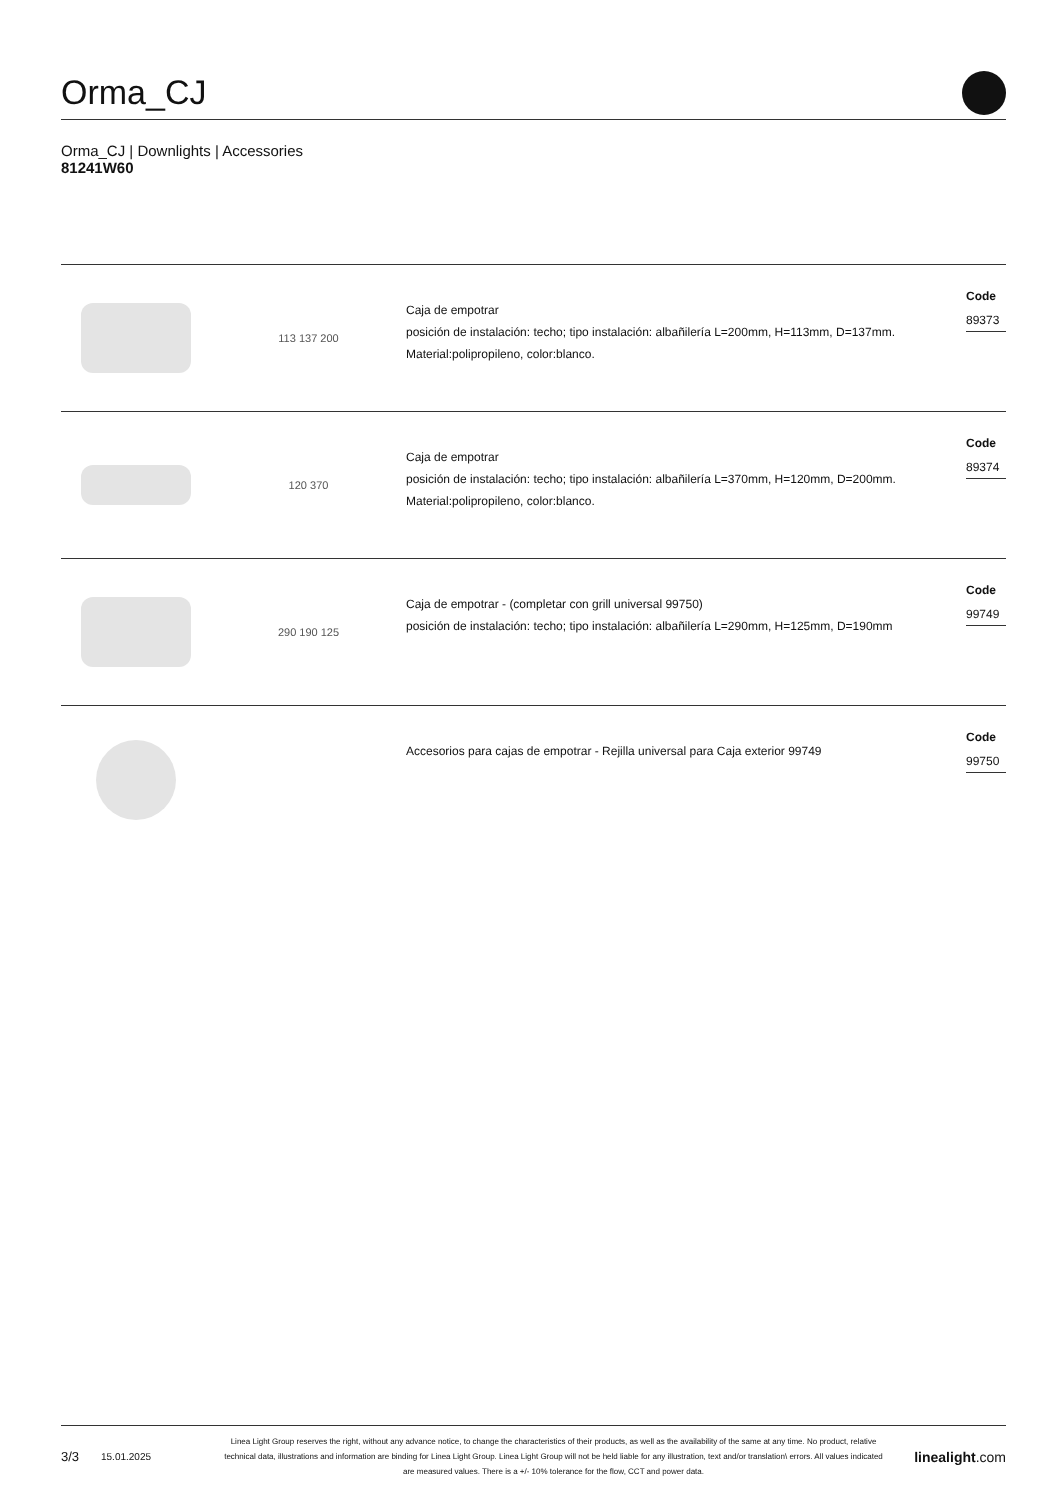Orma_CJ
Orma_CJ | Downlights | Accessories
81241W60
113 137 200
Caja de empotrar
posición de instalación: techo; tipo instalación: albañilería L=200mm, H=113mm, D=137mm.
Material:polipropileno, color:blanco.
Code
89373
120 370
Caja de empotrar
posición de instalación: techo; tipo instalación: albañilería L=370mm, H=120mm, D=200mm.
Material:polipropileno, color:blanco.
Code
89374
290 190 125
Caja de empotrar - (completar con grill universal 99750)
posición de instalación: techo; tipo instalación: albañilería L=290mm, H=125mm, D=190mm
Code
99749
Accesorios para cajas de empotrar - Rejilla universal para Caja exterior 99749
Code
99750
3/3 15.01.2025 Linea Light Group reserves the right, without any advance notice, to change the characteristics of their products, as well as the availability of the same at any time. No product, relative technical data, illustrations and information are binding for Linea Light Group. Linea Light Group will not be held liable for any illustration, text and/or translation\ errors. All values indicated are measured values. There is a +/- 10% tolerance for the flow, CCT and power data. linealight.com